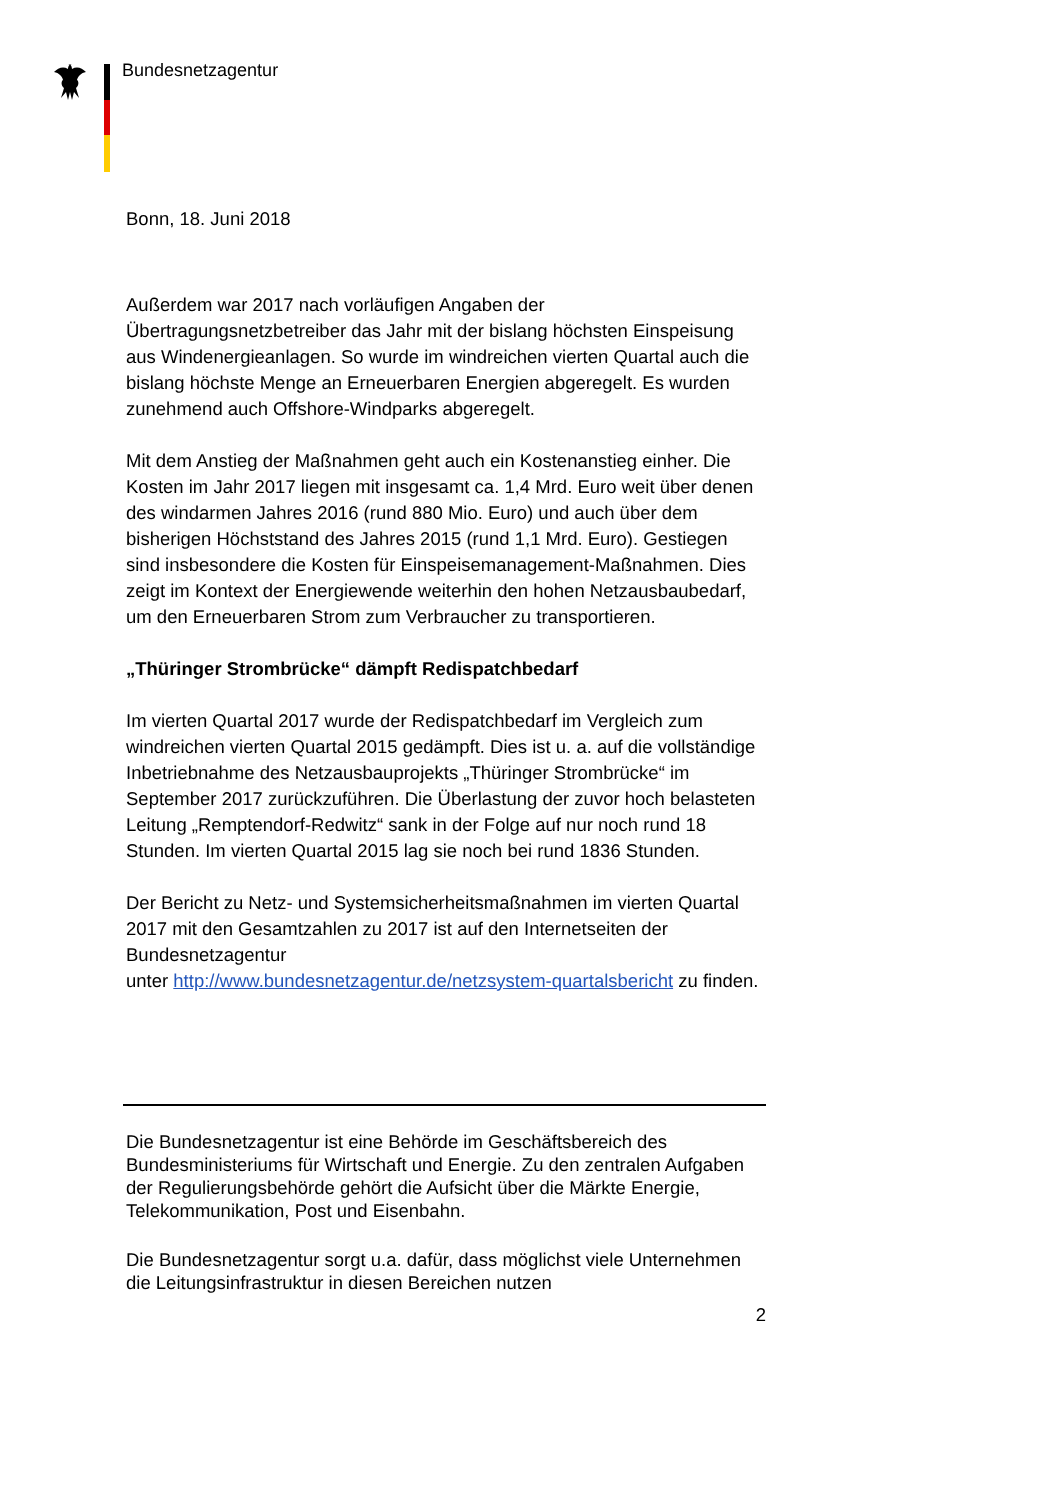Bundesnetzagentur
Bonn, 18. Juni 2018
Außerdem war 2017 nach vorläufigen Angaben der Übertragungsnetzbetreiber das Jahr mit der bislang höchsten Einspeisung aus Windenergieanlagen. So wurde im windreichen vierten Quartal auch die bislang höchste Menge an Erneuerbaren Energien abgeregelt. Es wurden zunehmend auch Offshore-Windparks abgeregelt.
Mit dem Anstieg der Maßnahmen geht auch ein Kostenanstieg einher. Die Kosten im Jahr 2017 liegen mit insgesamt ca. 1,4 Mrd. Euro weit über denen des windarmen Jahres 2016 (rund 880 Mio. Euro) und auch über dem bisherigen Höchststand des Jahres 2015 (rund 1,1 Mrd. Euro). Gestiegen sind insbesondere die Kosten für Einspeisemanagement-Maßnahmen. Dies zeigt im Kontext der Energiewende weiterhin den hohen Netzausbaubedarf, um den Erneuerbaren Strom zum Verbraucher zu transportieren.
„Thüringer Strombrücke“ dämpft Redispatchbedarf
Im vierten Quartal 2017 wurde der Redispatchbedarf im Vergleich zum windreichen vierten Quartal 2015 gedämpft. Dies ist u. a. auf die vollständige Inbetriebnahme des Netzausbauprojekts „Thüringer Strombrücke“ im September 2017 zurückzuführen. Die Überlastung der zuvor hoch belasteten Leitung „Remptendorf-Redwitz“ sank in der Folge auf nur noch rund 18 Stunden. Im vierten Quartal 2015 lag sie noch bei rund 1836 Stunden.
Der Bericht zu Netz- und Systemsicherheitsmaßnahmen im vierten Quartal 2017 mit den Gesamtzahlen zu 2017 ist auf den Internetseiten der Bundesnetzagentur
unter http://www.bundesnetzagentur.de/netzsystem-quartalsbericht zu finden.
Die Bundesnetzagentur ist eine Behörde im Geschäftsbereich des Bundesministeriums für Wirtschaft und Energie. Zu den zentralen Aufgaben der Regulierungsbehörde gehört die Aufsicht über die Märkte Energie, Telekommunikation, Post und Eisenbahn.
Die Bundesnetzagentur sorgt u.a. dafür, dass möglichst viele Unternehmen die Leitungsinfrastruktur in diesen Bereichen nutzen
2